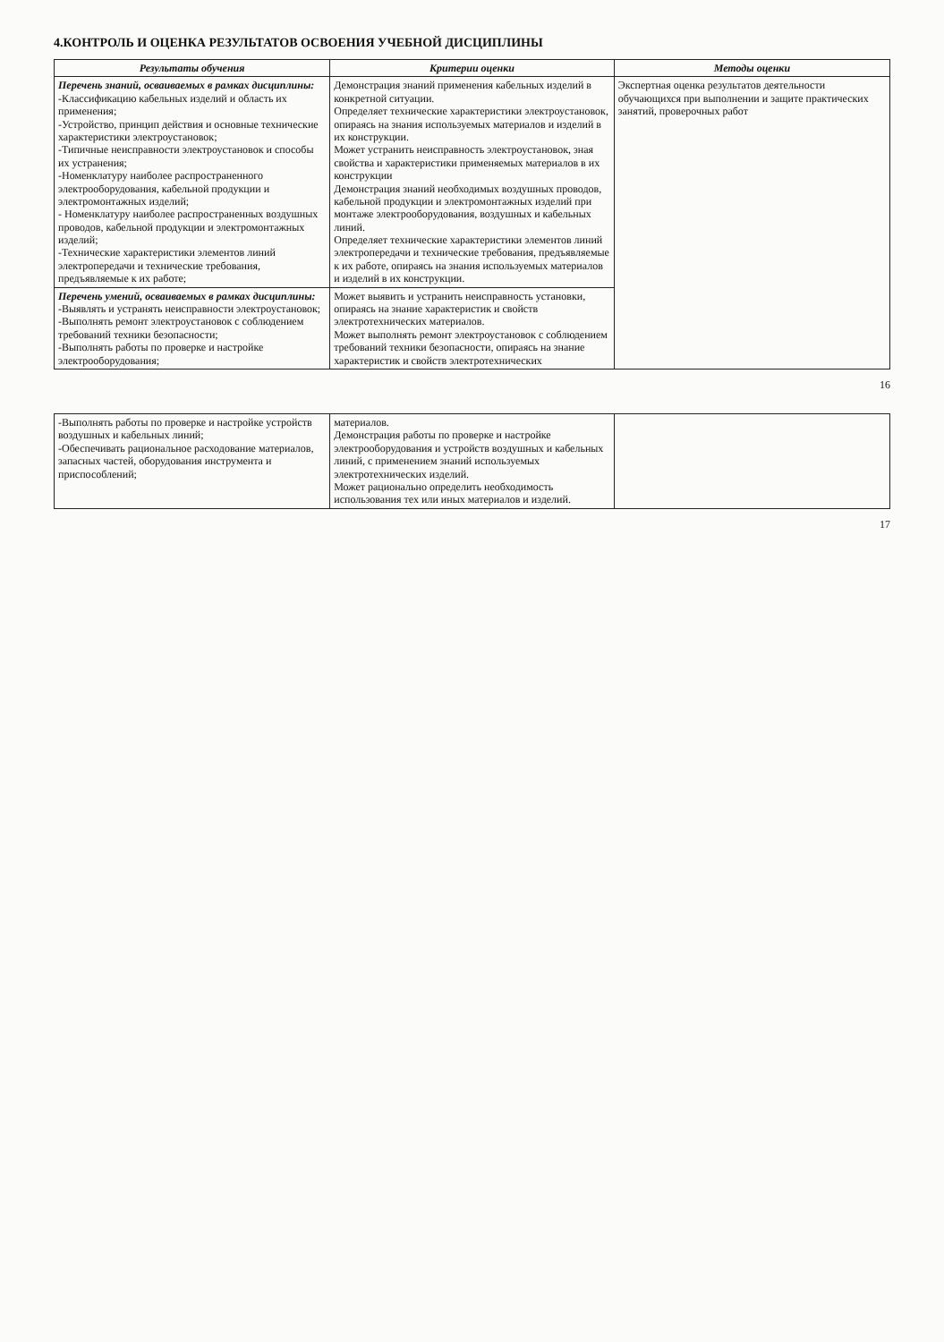4.КОНТРОЛЬ И ОЦЕНКА РЕЗУЛЬТАТОВ ОСВОЕНИЯ УЧЕБНОЙ ДИСЦИПЛИНЫ
| Результаты обучения | Критерии оценки | Методы оценки |
| --- | --- | --- |
| Перечень знаний, осваиваемых в рамках дисциплины: -Классификацию кабельных изделий и область их применения; -Устройство, принцип действия и основные технические характеристики электроустановок; -Типичные неисправности электроустановок и способы их устранения; -Номенклатуру наиболее распространенного электрооборудования, кабельной продукции и электромонтажных изделий; - Номенклатуру наиболее распространенных воздушных проводов, кабельной продукции и электромонтажных изделий; -Технические характеристики элементов линий электропередачи и технические требования, предъявляемые к их работе; | Демонстрация знаний применения кабельных изделий в конкретной ситуации. Определяет технические характеристики электроустановок, опираясь на знания используемых материалов и изделий в их конструкции. Может устранить неисправность электроустановок, зная свойства и характеристики применяемых материалов в их конструкции Демонстрация знаний необходимых воздушных проводов, кабельной продукции и электромонтажных изделий при монтаже электрооборудования, воздушных и кабельных линий. Определяет технические характеристики элементов линий электропередачи и технические требования, предъявляемые к их работе, опираясь на знания используемых материалов и изделий в их конструкции. | Экспертная оценка результатов деятельности обучающихся при выполнении и защите практических занятий, проверочных работ |
| Перечень умений, осваиваемых в рамках дисциплины: -Выявлять и устранять неисправности электроустановок; -Выполнять ремонт электроустановок с соблюдением требований техники безопасности; -Выполнять работы по проверке и настройке электрооборудования; | Может выявить и устранить неисправность установки, опираясь на знание характеристик и свойств электротехнических материалов. Может выполнять ремонт электроустановок с соблюдением требований техники безопасности, опираясь на знание характеристик и свойств электротехнических | |
16
| -Выполнять работы по проверке и настройке устройств воздушных и кабельных линий; -Обеспечивать рациональное расходование материалов, запасных частей, оборудования инструмента и приспособлений; | материалов. Демонстрация работы по проверке и настройке электрооборудования и устройств воздушных и кабельных линий, с применением знаний используемых электротехнических изделий. Может рационально определить необходимость использования тех или иных материалов и изделий. | |
17